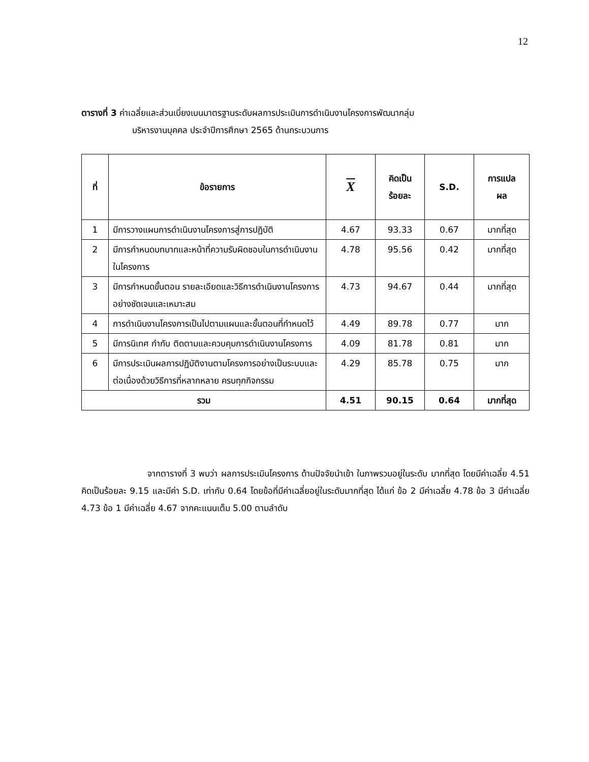12
ตารางที่ 3 ค่าเฉลี่ยและส่วนเบี่ยงเบนมาตรฐานระดับผลการประเมินการดำเนินงานโครงการพัฒนากลุ่ม
บริหารงานบุคคล ประจำปีการศึกษา 2565 ด้านกระบวนการ
| ที่ | ข้อรายการ | X | คิดเป็น ร้อยละ | S.D. | การแปล ผล |
| --- | --- | --- | --- | --- | --- |
| 1 | มีการวางแผนการดำเนินงานโครงการสู่การปฏิบัติ | 4.67 | 93.33 | 0.67 | มากที่สุด |
| 2 | มีการกำหนดบทบาทและหน้าที่ความรับผิดชอบในการดำเนินงานในโครงการ | 4.78 | 95.56 | 0.42 | มากที่สุด |
| 3 | มีการกำหนดขั้นตอน รายละเอียดและวิธีการดำเนินงานโครงการอย่างชัดเจนและเหมาะสม | 4.73 | 94.67 | 0.44 | มากที่สุด |
| 4 | การดำเนินงานโครงการเป็นไปตามแผนและขั้นตอนที่กำหนดไว้ | 4.49 | 89.78 | 0.77 | มาก |
| 5 | มีการนิเทศ กำกับ ติดตามและควบคุมการดำเนินงานโครงการ | 4.09 | 81.78 | 0.81 | มาก |
| 6 | มีการประเมินผลการปฏิบัติงานตามโครงการอย่างเป็นระบบและต่อเนื่องด้วยวิธีการที่หลากหลาย ครบทุกกิจกรรม | 4.29 | 85.78 | 0.75 | มาก |
| รวม | | 4.51 | 90.15 | 0.64 | มากที่สุด |
จากตารางที่ 3 พบว่า ผลการประเมินโครงการ ด้านปัจจัยนำเข้า ในภาพรวมอยู่ในระดับ มากที่สุด โดยมีค่าเฉลี่ย 4.51 คิดเป็นร้อยละ 9.15 และมีค่า S.D. เท่ากับ 0.64 โดยข้อที่มีค่าเฉลี่ยอยู่ในระดับมากที่สุด ได้แก่ ข้อ 2 มีค่าเฉลี่ย 4.78 ข้อ 3 มีค่าเฉลี่ย 4.73 ข้อ 1 มีค่าเฉลี่ย 4.67 จากคะแนนเต็ม 5.00 ตามลำดับ